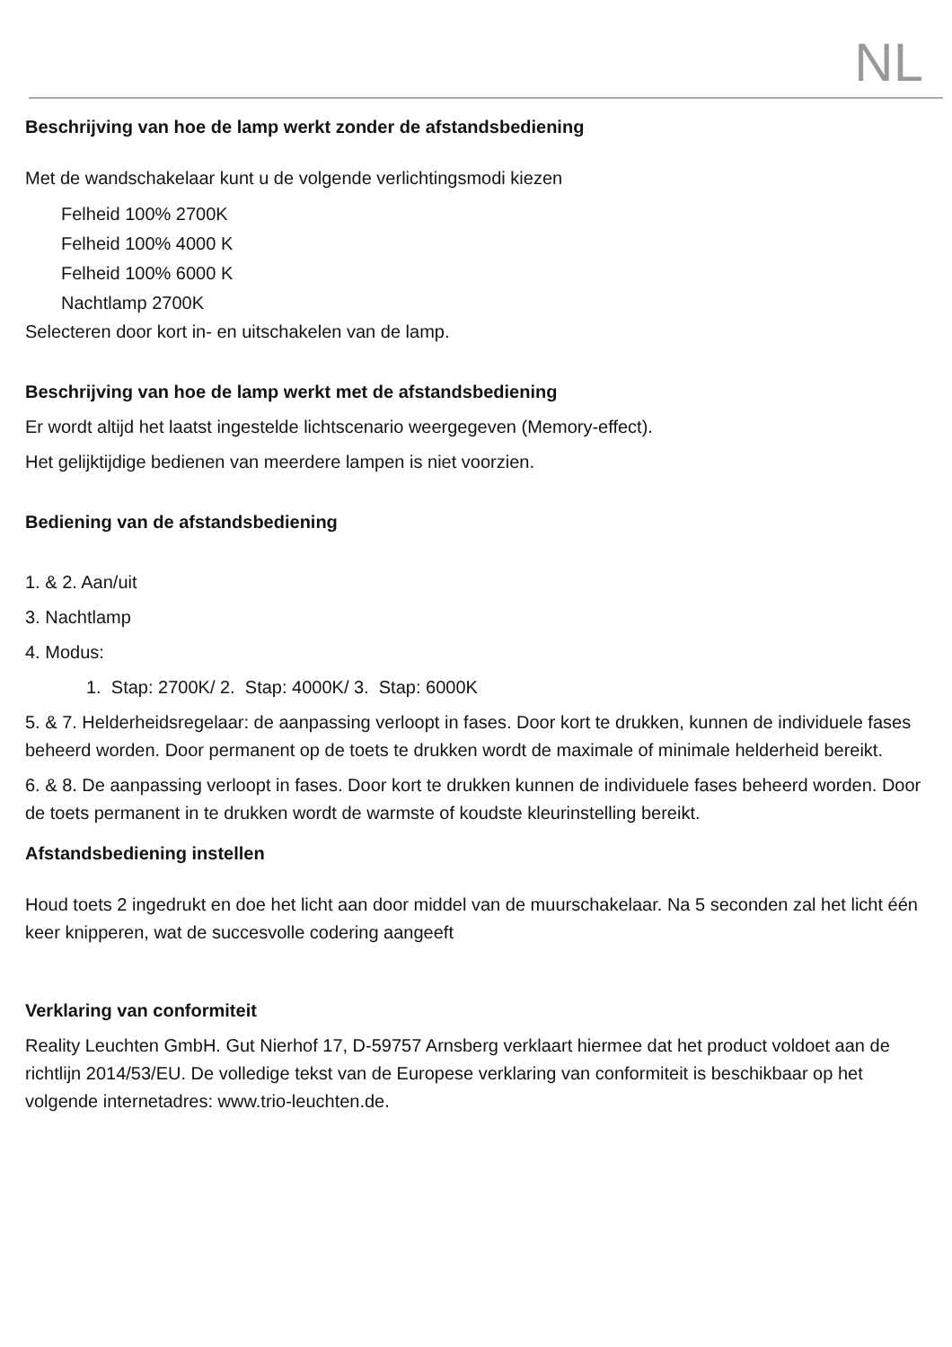NL
Beschrijving van hoe de lamp werkt zonder de afstandsbediening
Met de wandschakelaar kunt u de volgende verlichtingsmodi kiezen
Felheid 100% 2700K
Felheid 100% 4000 K
Felheid 100% 6000 K
Nachtlamp 2700K
Selecteren door kort in- en uitschakelen van de lamp.
Beschrijving van hoe de lamp werkt met de afstandsbediening
Er wordt altijd het laatst ingestelde lichtscenario weergegeven (Memory-effect).
Het gelijktijdige bedienen van meerdere lampen is niet voorzien.
Bediening van de afstandsbediening
1. & 2. Aan/uit
3. Nachtlamp
4. Modus:
1. Stap: 2700K/ 2. Stap: 4000K/ 3. Stap: 6000K
5. & 7. Helderheidsregelaar: de aanpassing verloopt in fases. Door kort te drukken, kunnen de individuele fases beheerd worden. Door permanent op de toets te drukken wordt de maximale of minimale helderheid bereikt.
6. & 8. De aanpassing verloopt in fases. Door kort te drukken kunnen de individuele fases beheerd worden. Door de toets permanent in te drukken wordt de warmste of koudste kleurinstelling bereikt.
Afstandsbediening instellen
Houd toets 2 ingedrukt en doe het licht aan door middel van de muurschakelaar. Na 5 seconden zal het licht één keer knipperen, wat de succesvolle codering aangeeft
Verklaring van conformiteit
Reality Leuchten GmbH. Gut Nierhof 17, D-59757 Arnsberg verklaart hiermee dat het product voldoet aan de richtlijn 2014/53/EU. De volledige tekst van de Europese verklaring van conformiteit is beschikbaar op het volgende internetadres: www.trio-leuchten.de.